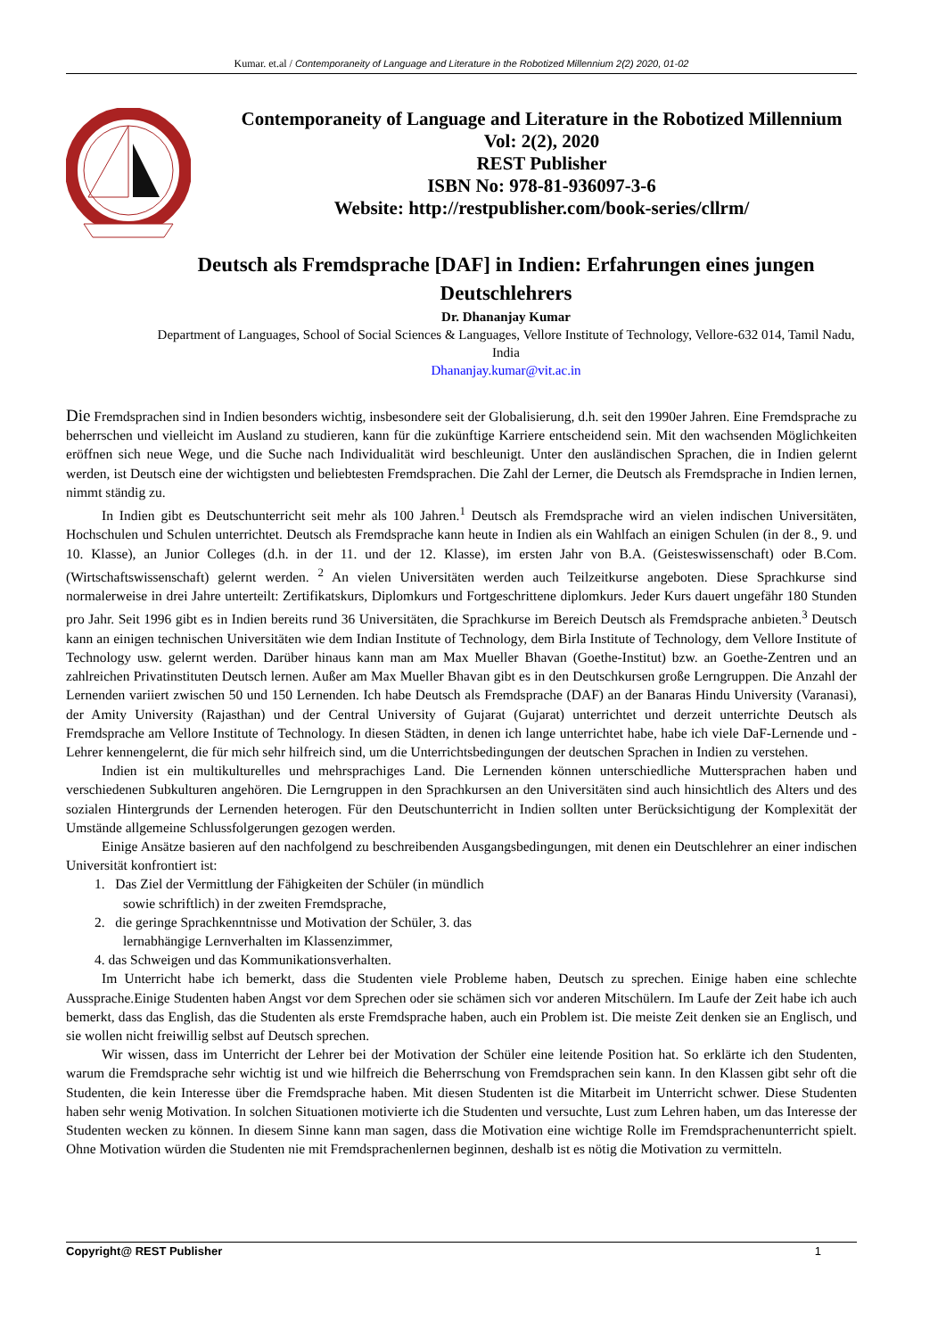Kumar. et.al / Contemporaneity of Language and Literature in the Robotized Millennium 2(2) 2020, 01-02
Contemporaneity of Language and Literature in the Robotized Millennium
Vol: 2(2), 2020
REST Publisher
ISBN No: 978-81-936097-3-6
Website: http://restpublisher.com/book-series/cllrm/
Deutsch als Fremdsprache [DAF] in Indien: Erfahrungen eines jungen Deutschlehrers
Dr. Dhananjay Kumar
Department of Languages, School of Social Sciences & Languages, Vellore Institute of Technology, Vellore-632 014, Tamil Nadu, India
Dhananjay.kumar@vit.ac.in
Die Fremdsprachen sind in Indien besonders wichtig, insbesondere seit der Globalisierung, d.h. seit den 1990er Jahren. Eine Fremdsprache zu beherrschen und vielleicht im Ausland zu studieren, kann für die zukünftige Karriere entscheidend sein. Mit den wachsenden Möglichkeiten eröffnen sich neue Wege, und die Suche nach Individualität wird beschleunigt. Unter den ausländischen Sprachen, die in Indien gelernt werden, ist Deutsch eine der wichtigsten und beliebtesten Fremdsprachen. Die Zahl der Lerner, die Deutsch als Fremdsprache in Indien lernen, nimmt ständig zu.
In Indien gibt es Deutschunterricht seit mehr als 100 Jahren.<sup>1</sup> Deutsch als Fremdsprache wird an vielen indischen Universitäten, Hochschulen und Schulen unterrichtet. Deutsch als Fremdsprache kann heute in Indien als ein Wahlfach an einigen Schulen (in der 8., 9. und 10. Klasse), an Junior Colleges (d.h. in der 11. und der 12. Klasse), im ersten Jahr von B.A. (Geisteswissenschaft) oder B.Com. (Wirtschaftswissenschaft) gelernt werden. <sup>2</sup> An vielen Universitäten werden auch Teilzeitkurse angeboten. Diese Sprachkurse sind normalerweise in drei Jahre unterteilt: Zertifikatskurs, Diplomkurs und Fortgeschrittene diplomkurs. Jeder Kurs dauert ungefähr 180 Stunden pro Jahr. Seit 1996 gibt es in Indien bereits rund 36 Universitäten, die Sprachkurse im Bereich Deutsch als Fremdsprache anbieten.<sup>3</sup> Deutsch kann an einigen technischen Universitäten wie dem Indian Institute of Technology, dem Birla Institute of Technology, dem Vellore Institute of Technology usw. gelernt werden. Darüber hinaus kann man am Max Mueller Bhavan (Goethe-Institut) bzw. an Goethe-Zentren und an zahlreichen Privatinstituten Deutsch lernen. Außer am Max Mueller Bhavan gibt es in den Deutschkursen große Lerngruppen. Die Anzahl der Lernenden variiert zwischen 50 und 150 Lernenden. Ich habe Deutsch als Fremdsprache (DAF) an der Banaras Hindu University (Varanasi), der Amity University (Rajasthan) und der Central University of Gujarat (Gujarat) unterrichtet und derzeit unterrichte Deutsch als Fremdsprache am Vellore Institute of Technology. In diesen Städten, in denen ich lange unterrichtet habe, habe ich viele DaF-Lernende und -Lehrer kennengelernt, die für mich sehr hilfreich sind, um die Unterrichtsbedingungen der deutschen Sprachen in Indien zu verstehen.
Indien ist ein multikulturelles und mehrsprachiges Land. Die Lernenden können unterschiedliche Muttersprachen haben und verschiedenen Subkulturen angehören. Die Lerngruppen in den Sprachkursen an den Universitäten sind auch hinsichtlich des Alters und des sozialen Hintergrunds der Lernenden heterogen. Für den Deutschunterricht in Indien sollten unter Berücksichtigung der Komplexität der Umstände allgemeine Schlussfolgerungen gezogen werden.
Einige Ansätze basieren auf den nachfolgend zu beschreibenden Ausgangsbedingungen, mit denen ein Deutschlehrer an einer indischen Universität konfrontiert ist:
1. Das Ziel der Vermittlung der Fähigkeiten der Schüler (in mündlich sowie schriftlich) in der zweiten Fremdsprache,
2. die geringe Sprachkenntnisse und Motivation der Schüler, 3. das lernabhängige Lernverhalten im Klassenzimmer,
4. das Schweigen und das Kommunikationsverhalten.
Im Unterricht habe ich bemerkt, dass die Studenten viele Probleme haben, Deutsch zu sprechen. Einige haben eine schlechte Aussprache.Einige Studenten haben Angst vor dem Sprechen oder sie schämen sich vor anderen Mitschülern. Im Laufe der Zeit habe ich auch bemerkt, dass das English, das die Studenten als erste Fremdsprache haben, auch ein Problem ist. Die meiste Zeit denken sie an Englisch, und sie wollen nicht freiwillig selbst auf Deutsch sprechen.
Wir wissen, dass im Unterricht der Lehrer bei der Motivation der Schüler eine leitende Position hat. So erklärte ich den Studenten, warum die Fremdsprache sehr wichtig ist und wie hilfreich die Beherrschung von Fremdsprachen sein kann. In den Klassen gibt sehr oft die Studenten, die kein Interesse über die Fremdsprache haben. Mit diesen Studenten ist die Mitarbeit im Unterricht schwer. Diese Studenten haben sehr wenig Motivation. In solchen Situationen motivierte ich die Studenten und versuchte, Lust zum Lehren haben, um das Interesse der Studenten wecken zu können. In diesem Sinne kann man sagen, dass die Motivation eine wichtige Rolle im Fremdsprachenunterricht spielt. Ohne Motivation würden die Studenten nie mit Fremdsprachenlernen beginnen, deshalb ist es nötig die Motivation zu vermitteln.
Copyright@ REST Publisher 1